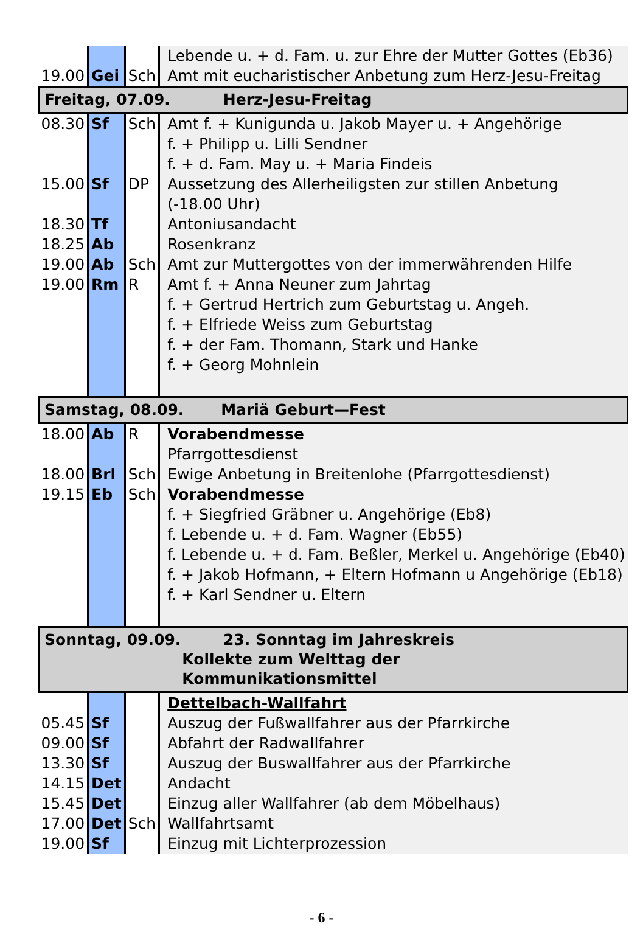| | | | Lebende u. + d. Fam. u. zur Ehre der Mutter Gottes (Eb36) |
| 19.00 | Gei | Sch | Amt mit eucharistischer Anbetung zum Herz-Jesu-Freitag |
| Freitag, 07.09. Herz-Jesu-Freitag | | | |
| 08.30 | Sf | Sch | Amt f. + Kunigunda u. Jakob Mayer u. + Angehörige f. + Philipp u. Lilli Sendner f. + d. Fam. May u. + Maria Findeis |
| 15.00 | Sf | DP | Aussetzung des Allerheiligsten zur stillen Anbetung (-18.00 Uhr) |
| 18.30 | Tf | | Antoniusandacht |
| 18.25 | Ab | | Rosenkranz |
| 19.00 | Ab | Sch | Amt zur Muttergottes von der immerwährenden Hilfe |
| 19.00 | Rm | R | Amt f. + Anna Neuner zum Jahrtag f. + Gertrud Hertrich zum Geburtstag u. Angeh. f. + Elfriede Weiss zum Geburtstag f. + der Fam. Thomann, Stark und Hanke f. + Georg Mohnlein |
| Samstag, 08.09. Mariä Geburt—Fest | | | |
| 18.00 | Ab | R | Vorabendmesse Pfarrgottesdienst |
| 18.00 | Brl | Sch | Ewige Anbetung in Breitenlohe (Pfarrgottesdienst) |
| 19.15 | Eb | Sch | Vorabendmesse f. + Siegfried Gräbner u. Angehörige (Eb8) f. Lebende u. + d. Fam. Wagner (Eb55) f. Lebende u. + d. Fam. Beßler, Merkel u. Angehörige (Eb40) f. + Jakob Hofmann, + Eltern Hofmann u Angehörige (Eb18) f. + Karl Sendner u. Eltern |
| Sonntag, 09.09. 23. Sonntag im Jahreskreis Kollekte zum Welttag der Kommunikationsmittel | | | |
| | | | Dettelbach-Wallfahrt |
| 05.45 | Sf | | Auszug der Fußwallfahrer aus der Pfarrkirche |
| 09.00 | Sf | | Abfahrt der Radwallfahrer |
| 13.30 | Sf | | Auszug der Buswallfahrer aus der Pfarrkirche |
| 14.15 | Det | | Andacht |
| 15.45 | Det | | Einzug aller Wallfahrer (ab dem Möbelhaus) |
| 17.00 | Det | Sch | Wallfahrtsamt |
| 19.00 | Sf | | Einzug mit Lichterprozession |
- 6 -